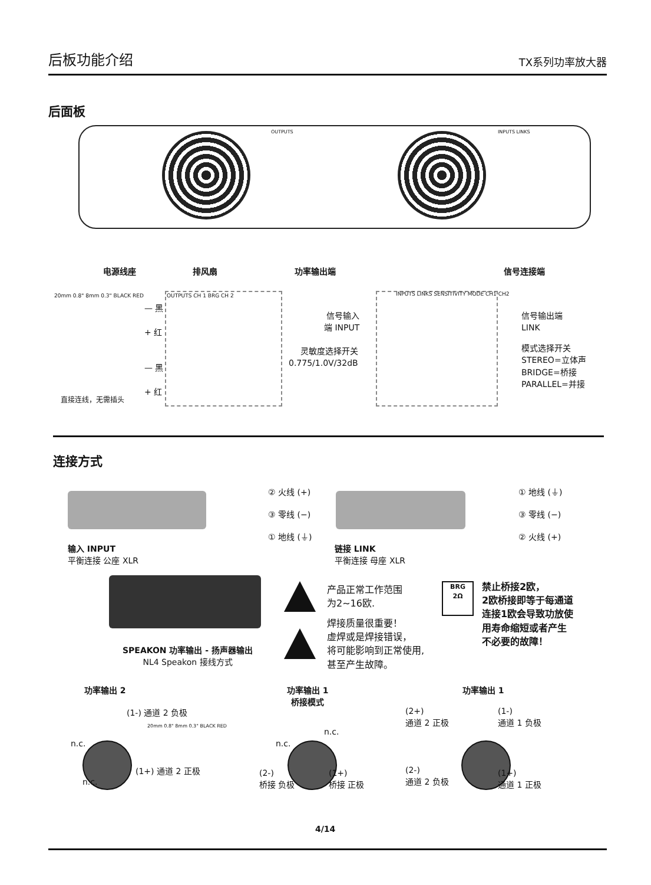后板功能介绍 TX系列功率放大器
后面板
OUTPUTS INPUTS LINKS
电源线座 排风扇 功率输出端 信号连接端
20mm 0.8" 8mm 0.3" BLACK RED
直接连线，无需插头
— 黑
+ 红
— 黑
+ 红
OUTPUTS CH 1 BRG CH 2
INPUTS LINKS SENSITIVITY MODE CH1 CH2
信号输入
端 INPUT
灵敏度选择开关
0.775/1.0V/32dB
信号输出端
LINK
模式选择开关
STEREO=立体声
BRIDGE=桥接
PARALLEL=并接
连接方式
② 火线 (+)
③ 零线 (−)
① 地线 (⏚)
① 地线 (⏚)
③ 零线 (−)
② 火线 (+)
输入 INPUT
平衡连接 公座 XLR
链接 LINK
平衡连接 母座 XLR
SPEAKON 功率输出 - 扬声器输出
NL4 Speakon 接线方式
产品正常工作范围
为2~16欧.
焊接质量很重要！
虚焊或是焊接错误，
将可能影响到正常使用,
甚至产生故障。
BRG
2Ω
禁止桥接2欧，
2欧桥接即等于每通道
连接1欧会导致功放使
用寿命缩短或者产生
不必要的故障！
功率输出 2
功率输出 1
桥接模式
功率输出 1
(1-) 通道 2 负极
n.c.
n.c.
(1+) 通道 2 正极
20mm 0.8" 8mm 0.3" BLACK RED
n.c.
n.c.
(2-)
桥接 负极
(1+)
桥接 正极
(2+)
通道 2 正极
(1-)
通道 1 负极
(2-)
通道 2 负极
(1+)
通道 1 正极
4/14